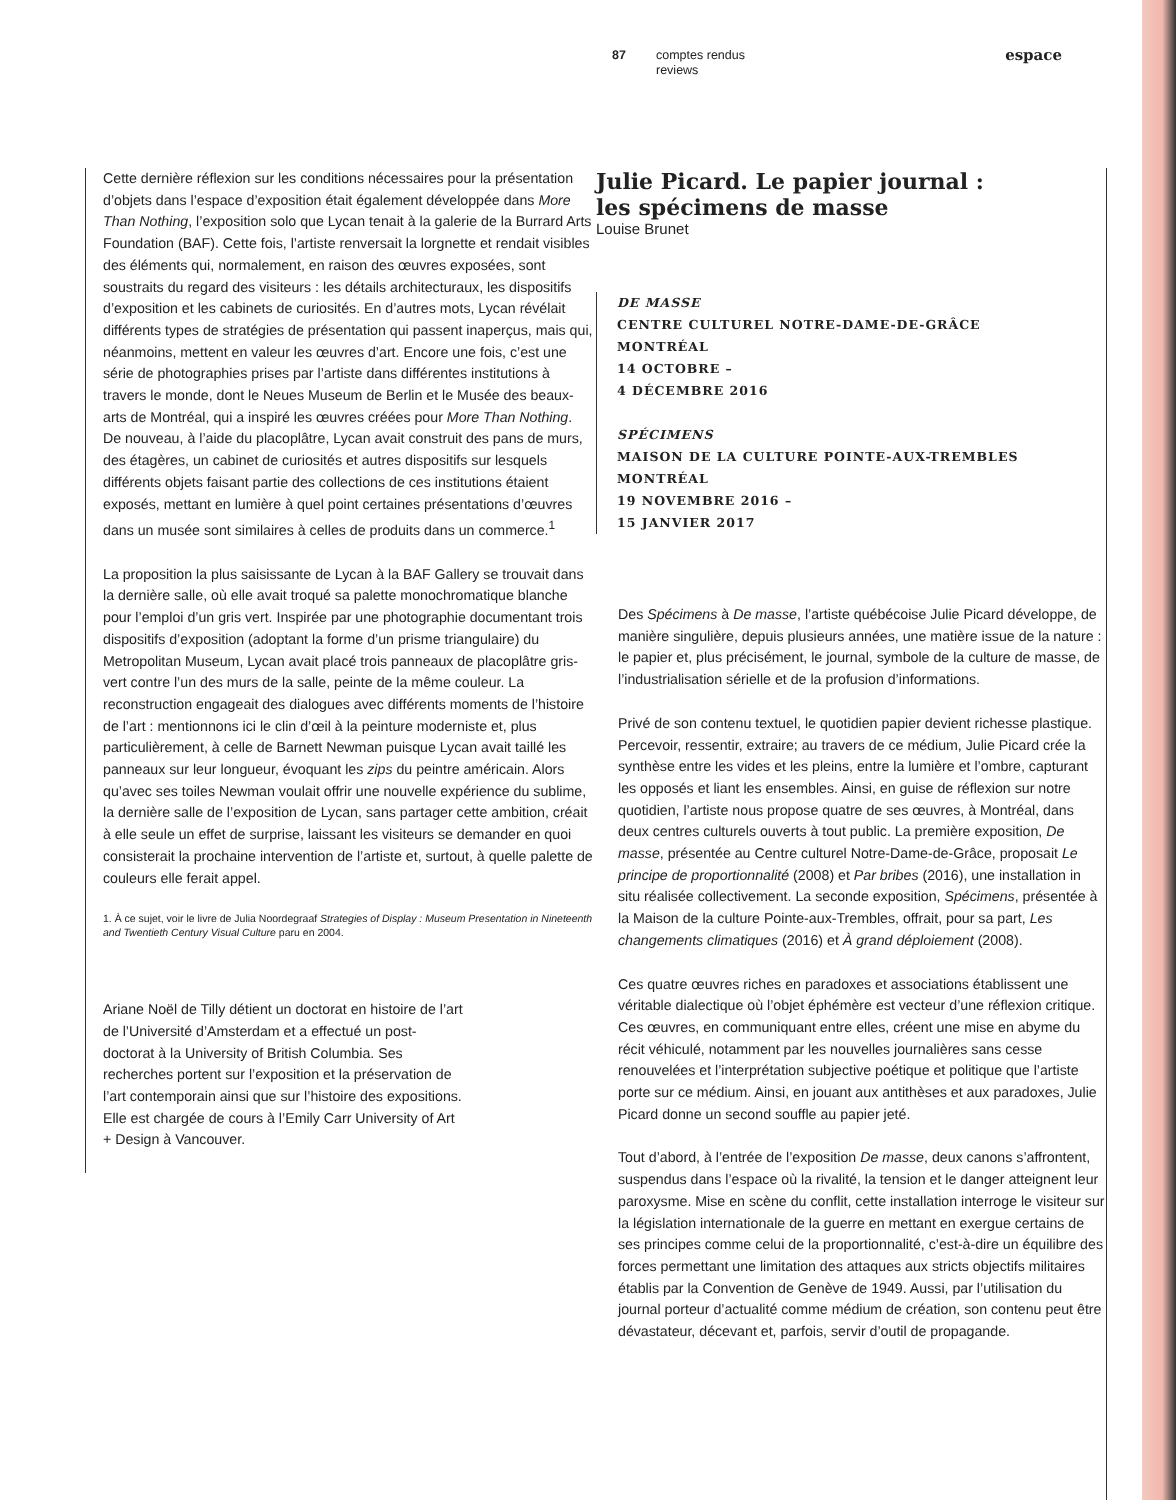87 comptes rendus
reviews espace
Cette dernière réflexion sur les conditions nécessaires pour la présentation d’objets dans l’espace d’exposition était également développée dans More Than Nothing, l’exposition solo que Lycan tenait à la galerie de la Burrard Arts Foundation (BAF). Cette fois, l’artiste renversait la lorgnette et rendait visibles des éléments qui, normalement, en raison des œuvres exposées, sont soustraits du regard des visiteurs : les détails architecturaux, les dispositifs d’exposition et les cabinets de curiosités. En d’autres mots, Lycan révélait différents types de stratégies de présentation qui passent inaperçus, mais qui, néanmoins, mettent en valeur les œuvres d’art. Encore une fois, c’est une série de photographies prises par l’artiste dans différentes institutions à travers le monde, dont le Neues Museum de Berlin et le Musée des beaux-arts de Montréal, qui a inspiré les œuvres créées pour More Than Nothing. De nouveau, à l’aide du placoplâtre, Lycan avait construit des pans de murs, des étagères, un cabinet de curiosités et autres dispositifs sur lesquels différents objets faisant partie des collections de ces institutions étaient exposés, mettant en lumière à quel point certaines présentations d’œuvres dans un musée sont similaires à celles de produits dans un commerce.<sup>1</sup>
La proposition la plus saisissante de Lycan à la BAF Gallery se trouvait dans la dernière salle, où elle avait troqué sa palette monochromatique blanche pour l’emploi d’un gris vert. Inspirée par une photographie documentant trois dispositifs d’exposition (adoptant la forme d’un prisme triangulaire) du Metropolitan Museum, Lycan avait placé trois panneaux de placoplâtre gris-vert contre l’un des murs de la salle, peinte de la même couleur. La reconstruction engageait des dialogues avec différents moments de l’histoire de l’art : mentionnons ici le clin d’œil à la peinture moderniste et, plus particulièrement, à celle de Barnett Newman puisque Lycan avait taillé les panneaux sur leur longueur, évoquant les zips du peintre américain. Alors qu’avec ses toiles Newman voulait offrir une nouvelle expérience du sublime, la dernière salle de l’exposition de Lycan, sans partager cette ambition, créait à elle seule un effet de surprise, laissant les visiteurs se demander en quoi consisterait la prochaine intervention de l’artiste et, surtout, à quelle palette de couleurs elle ferait appel.
1. À ce sujet, voir le livre de Julia Noordegraaf Strategies of Display : Museum Presentation in Nineteenth and Twentieth Century Visual Culture paru en 2004.
Ariane Noël de Tilly détient un doctorat en histoire de l’art de l’Université d’Amsterdam et a effectué un post-doctorat à la University of British Columbia. Ses recherches portent sur l’exposition et la préservation de l’art contemporain ainsi que sur l’histoire des expositions. Elle est chargée de cours à l’Emily Carr University of Art + Design à Vancouver.
Julie Picard. Le papier journal :
les spécimens de masse
Louise Brunet
DE MASSE
CENTRE CULTUREL NOTRE-DAME-DE-GRÂCE
MONTRÉAL
14 OCTOBRE –
4 DÉCEMBRE 2016
SPÉCIMENS
MAISON DE LA CULTURE POINTE-AUX-TREMBLES
MONTRÉAL
19 NOVEMBRE 2016 –
15 JANVIER 2017
Des Spécimens à De masse, l’artiste québécoise Julie Picard développe, de manière singulière, depuis plusieurs années, une matière issue de la nature : le papier et, plus précisément, le journal, symbole de la culture de masse, de l’industrialisation sérielle et de la profusion d’informations.
Privé de son contenu textuel, le quotidien papier devient richesse plastique. Percevoir, ressentir, extraire; au travers de ce médium, Julie Picard crée la synthèse entre les vides et les pleins, entre la lumière et l’ombre, capturant les opposés et liant les ensembles. Ainsi, en guise de réflexion sur notre quotidien, l’artiste nous propose quatre de ses œuvres, à Montréal, dans deux centres culturels ouverts à tout public. La première exposition, De masse, présentée au Centre culturel Notre-Dame-de-Grâce, proposait Le principe de proportionnalité (2008) et Par bribes (2016), une installation in situ réalisée collectivement. La seconde exposition, Spécimens, présentée à la Maison de la culture Pointe-aux-Trembles, offrait, pour sa part, Les changements climatiques (2016) et À grand déploiement (2008).
Ces quatre œuvres riches en paradoxes et associations établissent une véritable dialectique où l’objet éphémère est vecteur d’une réflexion critique. Ces œuvres, en communiquant entre elles, créent une mise en abyme du récit véhiculé, notamment par les nouvelles journalières sans cesse renouvelées et l’interprétation subjective poétique et politique que l’artiste porte sur ce médium. Ainsi, en jouant aux antithèses et aux paradoxes, Julie Picard donne un second souffle au papier jeté.
Tout d’abord, à l’entrée de l’exposition De masse, deux canons s’affrontent, suspendus dans l’espace où la rivalité, la tension et le danger atteignent leur paroxysme. Mise en scène du conflit, cette installation interroge le visiteur sur la législation internationale de la guerre en mettant en exergue certains de ses principes comme celui de la proportionnalité, c’est-à-dire un équilibre des forces permettant une limitation des attaques aux stricts objectifs militaires établis par la Convention de Genève de 1949. Aussi, par l’utilisation du journal porteur d’actualité comme médium de création, son contenu peut être dévastateur, décevant et, parfois, servir d’outil de propagande.